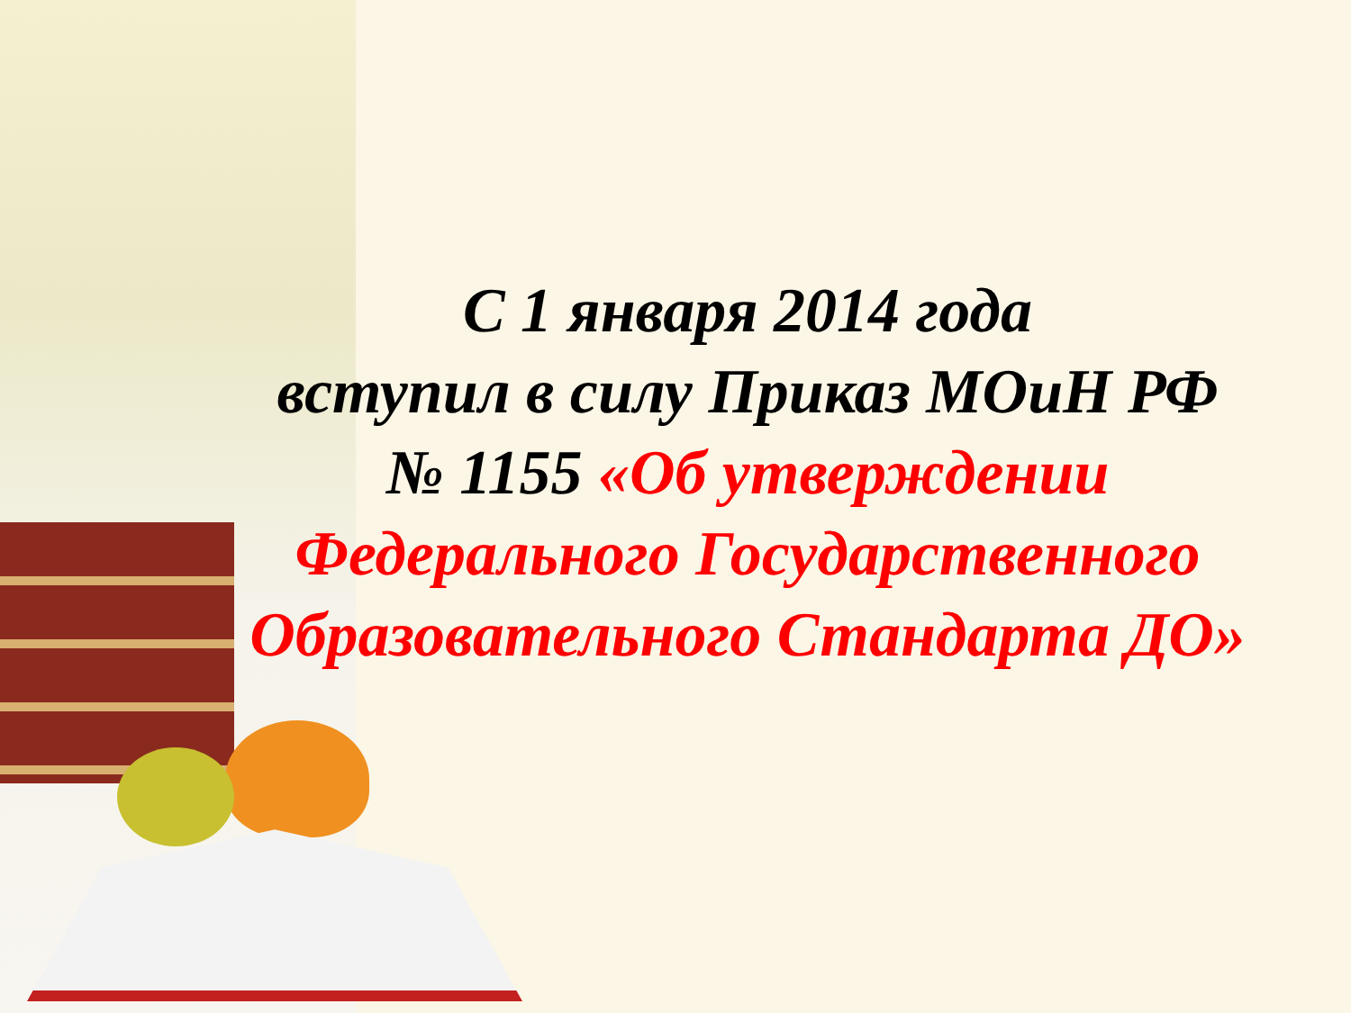С 1 января 2014 года
вступил в силу Приказ МОиН РФ
№ 1155 «Об утверждении
Федерального Государственного
Образовательного Стандарта ДО»